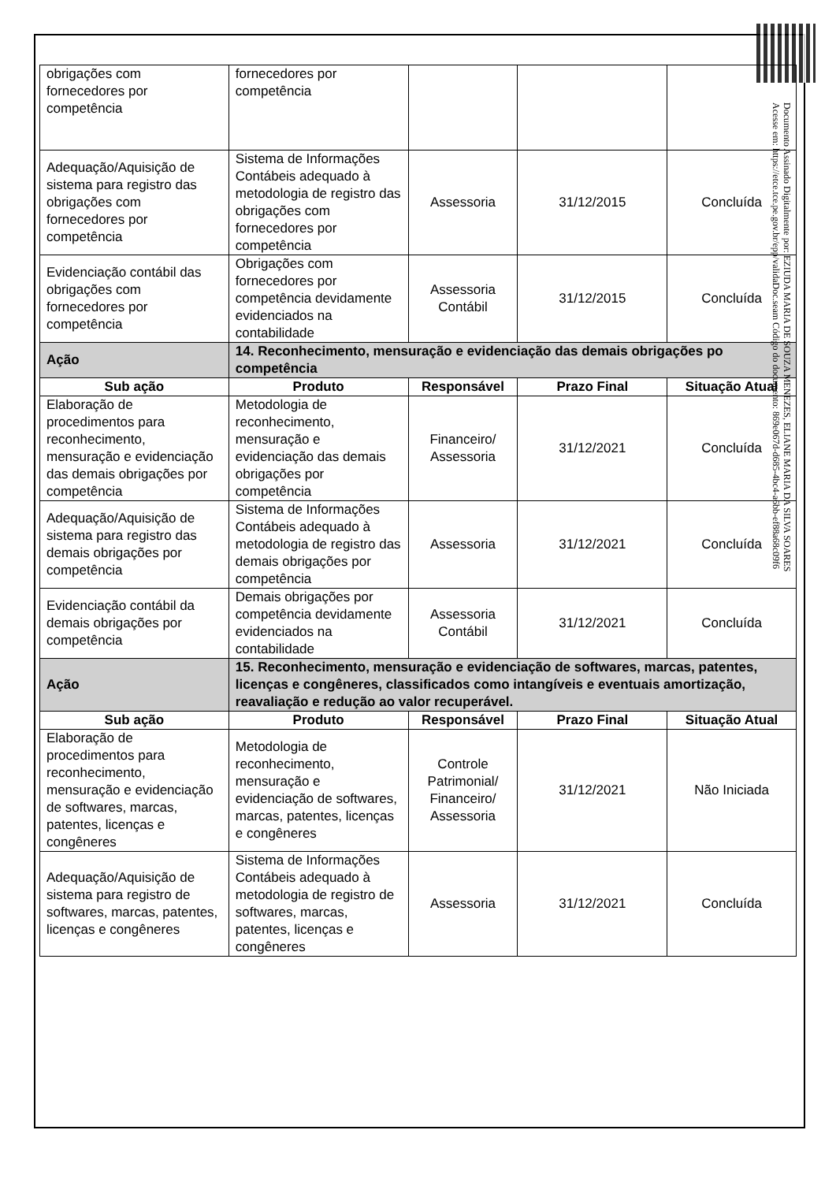| obrigações com fornecedores por competência | fornecedores por competência | | | |
| Adequação/Aquisição de sistema para registro das obrigações com fornecedores por competência | Sistema de Informações Contábeis adequado à metodologia de registro das obrigações com fornecedores por competência | Assessoria | 31/12/2015 | Concluída |
| Evidenciação contábil das obrigações com fornecedores por competência | Obrigações com fornecedores por competência devidamente evidenciados na contabilidade | Assessoria Contábil | 31/12/2015 | Concluída |
| Ação | 14. Reconhecimento, mensuração e evidenciação das demais obrigações po competência | | | |
| Sub ação | Produto | Responsável | Prazo Final | Situação Atual |
| Elaboração de procedimentos para reconhecimento, mensuração e evidenciação das demais obrigações por competência | Metodologia de reconhecimento, mensuração e evidenciação das demais obrigações por competência | Financeiro/ Assessoria | 31/12/2021 | Concluída |
| Adequação/Aquisição de sistema para registro das demais obrigações por competência | Sistema de Informações Contábeis adequado à metodologia de registro das demais obrigações por competência | Assessoria | 31/12/2021 | Concluída |
| Evidenciação contábil da demais obrigações por competência | Demais obrigações por competência devidamente evidenciados na contabilidade | Assessoria Contábil | 31/12/2021 | Concluída |
| Ação | 15. Reconhecimento, mensuração e evidenciação de softwares, marcas, patentes, licenças e congêneres, classificados como intangíveis e eventuais amortização, reavaliação e redução ao valor recuperável. | | | |
| Sub ação | Produto | Responsável | Prazo Final | Situação Atual |
| Elaboração de procedimentos para reconhecimento, mensuração e evidenciação de softwares, marcas, patentes, licenças e congêneres | Metodologia de reconhecimento, mensuração e evidenciação de softwares, marcas, patentes, licenças e congêneres | Controle Patrimonial/ Financeiro/ Assessoria | 31/12/2021 | Não Iniciada |
| Adequação/Aquisição de sistema para registro de softwares, marcas, patentes, licenças e congêneres | Sistema de Informações Contábeis adequado à metodologia de registro de softwares, marcas, patentes, licenças e congêneres | Assessoria | 31/12/2021 | Concluída |
Documento Assinado Digitalmente por: EZIUDA MARIA DE SOUZA MENEZES, ELIANE MARIA DA SILVA SOARES
Acesse em: https://etce.tce.pe.gov.br/epp/validaDoc.seam Código do documento: 869e067d-d685-4bc4-a6bb-ef88a68c09f6